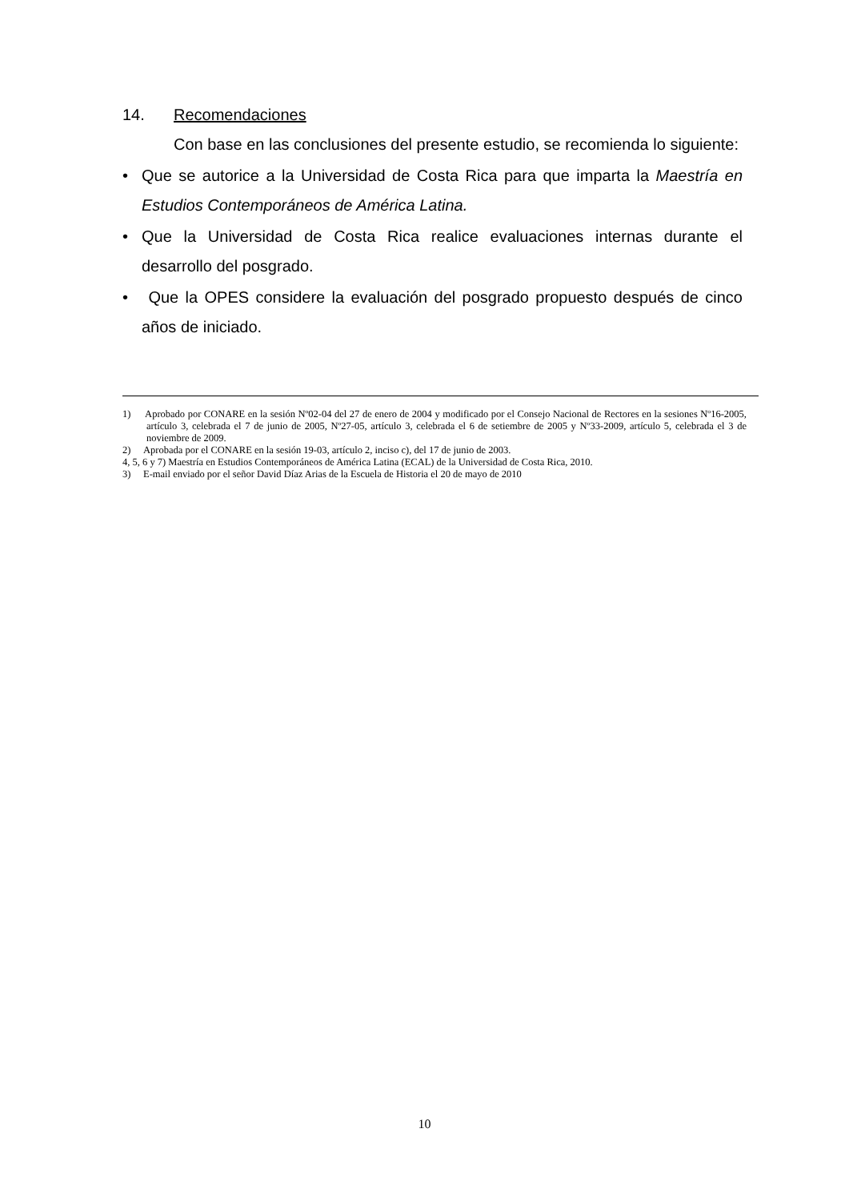14. Recomendaciones
Con base en las conclusiones del presente estudio, se recomienda lo siguiente:
• Que se autorice a la Universidad de Costa Rica para que imparta la Maestría en Estudios Contemporáneos de América Latina.
• Que la Universidad de Costa Rica realice evaluaciones internas durante el desarrollo del posgrado.
• Que la OPES considere la evaluación del posgrado propuesto después de cinco años de iniciado.
1) Aprobado por CONARE en la sesión Nº02-04 del 27 de enero de 2004 y modificado por el Consejo Nacional de Rectores en la sesiones Nº16-2005, artículo 3, celebrada el 7 de junio de 2005, Nº27-05, artículo 3, celebrada el 6 de setiembre de 2005 y Nº33-2009, artículo 5, celebrada el 3 de noviembre de 2009.
2) Aprobada por el CONARE en la sesión 19-03, artículo 2, inciso c), del 17 de junio de 2003.
4, 5, 6 y 7) Maestría en Estudios Contemporáneos de América Latina (ECAL) de la Universidad de Costa Rica, 2010.
3) E-mail enviado por el señor David Díaz Arias de la Escuela de Historia el 20 de mayo de 2010
10